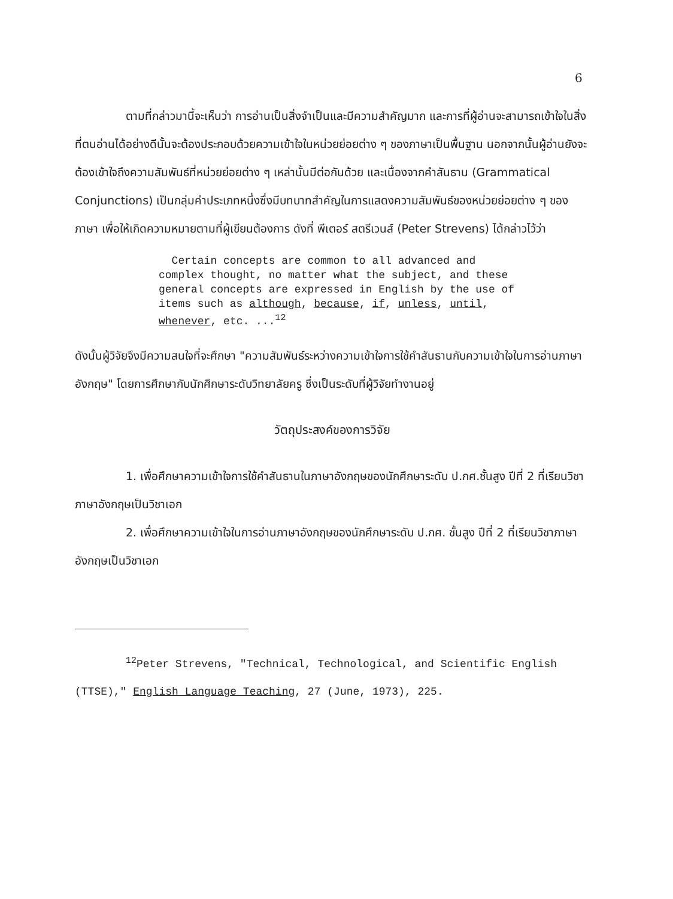6
ตามที่กล่าวมานี้จะเห็นว่า การอ่านเป็นสิ่งจำเป็นและมีความสำคัญมาก และการที่ผู้อ่านจะสามารถเข้าใจในสิ่งที่ตนอ่านได้อย่างดีนั้นจะต้องประกอบด้วยความเข้าใจในหน่วยย่อยต่าง ๆ ของภาษาเป็นพื้นฐาน นอกจากนั้นผู้อ่านยังจะต้องเข้าใจถึงความสัมพันธ์ที่หน่วยย่อยต่าง ๆ เหล่านั้นมีต่อกันด้วย และเนื่องจากคำสันธาน (Grammatical Conjunctions) เป็นกลุ่มคำประเภทหนึ่งซึ่งมีบทบาทสำคัญในการแสดงความสัมพันธ์ของหน่วยย่อยต่าง ๆ ของภาษา เพื่อให้เกิดความหมายตามที่ผู้เขียนต้องการ ดังที่ พีเตอร์ สตรีเวนส์ (Peter Strevens) ได้กล่าวไว้ว่า
Certain concepts are common to all advanced and complex thought, no matter what the subject, and these general concepts are expressed in English by the use of items such as although, because, if, unless, until, whenever, etc. ...<sup>12</sup>
ดังนั้นผู้วิจัยจึงมีความสนใจที่จะศึกษา "ความสัมพันธ์ระหว่างความเข้าใจการใช้คำสันธานกับความเข้าใจในการอ่านภาษาอังกฤษ" โดยการศึกษากับนักศึกษาระดับวิทยาลัยครู ซึ่งเป็นระดับที่ผู้วิจัยทำงานอยู่
วัตถุประสงค์ของการวิจัย
1. เพื่อศึกษาความเข้าใจการใช้คำสันธานในภาษาอังกฤษของนักศึกษาระดับ ป.กศ.ชั้นสูง ปีที่ 2 ที่เรียนวิชาภาษาอังกฤษเป็นวิชาเอก
2. เพื่อศึกษาความเข้าใจในการอ่านภาษาอังกฤษของนักศึกษาระดับ ป.กศ. ชั้นสูง ปีที่ 2 ที่เรียนวิชาภาษาอังกฤษเป็นวิชาเอก
<sup>12</sup> Peter Strevens, "Technical, Technological, and Scientific English (TTSE)," English Language Teaching, 27 (June, 1973), 225.